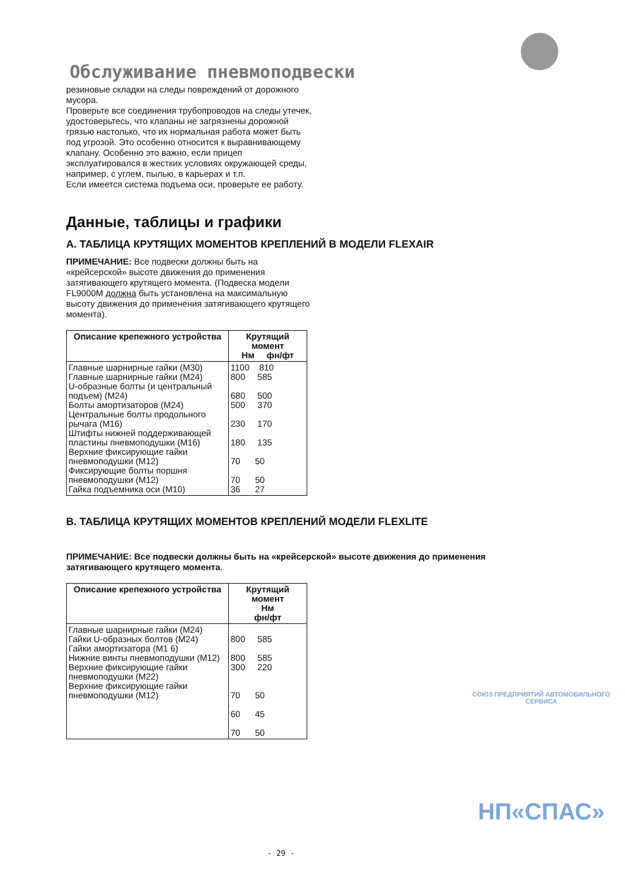Обслуживание пневмоподвески
резиновые складки на следы повреждений от дорожного мусора.
Проверьте все соединения трубопроводов на следы утечек, удостоверьтесь, что клапаны не загрязнены дорожной грязью настолько, что их нормальная работа может быть под угрозой. Это особенно относится к выравнивающему клапану. Особенно это важно, если прицеп эксплуатировался в жестких условиях окружающей среды, например, с углем, пылью, в карьерах и т.п.
Если имеется система подъема оси, проверьте ее работу.
Данные, таблицы и графики
A. ТАБЛИЦА КРУТЯЩИХ МОМЕНТОВ КРЕПЛЕНИЙ В МОДЕЛИ FLEXAIR
ПРИМЕЧАНИЕ: Все подвески должны быть на «крейсерской» высоте движения до применения затягивающего крутящего момента. (Подвеска модели FL9000M должна быть установлена на максимальную высоту движения до применения затягивающего крутящего момента).
| Описание крепежного устройства | Крутящий момент Нм фн/фт |
| --- | --- |
| Главные шарнирные гайки (M30) Главные шарнирные гайки (M24) U-образные болты (и центральный подъем) (M24) Болты амортизаторов (M24) Центральные болты продольного рычага (M16) Штифты нижней поддерживающей пластины пневмоподушки (M16) Верхние фиксирующие гайки пневмоподушки (M12) Фиксирующие болты поршня пневмоподушки (M12) Гайка подъемника оси (M10) | 1100 810 800 585 680 500 500 370 230 170 180 135 70 50 70 50 36 27 |
B. ТАБЛИЦА КРУТЯЩИХ МОМЕНТОВ КРЕПЛЕНИЙ МОДЕЛИ FLEXLITE
ПРИМЕЧАНИЕ: Все подвески должны быть на «крейсерской» высоте движения до применения затягивающего крутящего момента.
| Описание крепежного устройства | Крутящий момент Нм фн/фт |
| --- | --- |
| Главные шарнирные гайки (M24) Гайки U-образных болтов (M24) Гайки амортизатора (M1 6) Нижние винты пневмоподушки (M12) Верхние фиксирующие гайки пневмоподушки (M22) Верхние фиксирующие гайки пневмоподушки (M12) | 800 585 800 585 300 220 70 50 60 45 70 50 |
СОЮЗ ПРЕДПРИЯТИЙ АВТОМОБИЛЬНОГО СЕРВИСА
НП«СПАС»
- 29 -